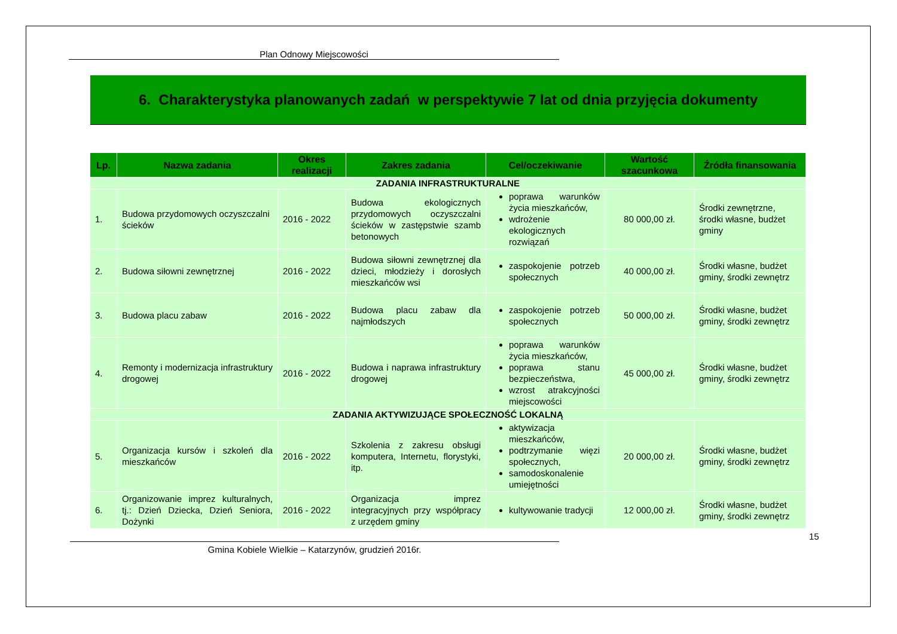Plan Odnowy Miejscowości
6. Charakterystyka planowanych zadań w perspektywie 7 lat od dnia przyjęcia dokumenty
| Lp. | Nazwa zadania | Okres realizacji | Zakres zadania | Cel/oczekiwanie | Wartość szacunkowa | Źródła finansowania |
| --- | --- | --- | --- | --- | --- | --- |
| ZADANIA INFRASTRUKTURALNE | | | | | | |
| 1. | Budowa przydomowych oczyszczalni ścieków | 2016 - 2022 | Budowa ekologicznych przydomowych oczyszczalni ścieków w zastępstwie szamb betonowych | poprawa warunków życia mieszkańców, wdrożenie ekologicznych rozwiązań | 80 000,00 zł. | Środki zewnętrzne, środki własne, budżet gminy |
| 2. | Budowa siłowni zewnętrznej | 2016 - 2022 | Budowa siłowni zewnętrznej dla dzieci, młodzieży i dorosłych mieszkańców wsi | zaspokojenie potrzeb społecznych | 40 000,00 zł. | Środki własne, budżet gminy, środki zewnętrz |
| 3. | Budowa placu zabaw | 2016 - 2022 | Budowa placu zabaw dla najmłodszych | zaspokojenie potrzeb społecznych | 50 000,00 zł. | Środki własne, budżet gminy, środki zewnętrz |
| 4. | Remonty i modernizacja infrastruktury drogowej | 2016 - 2022 | Budowa i naprawa infrastruktury drogowej | poprawa warunków życia mieszkańców, poprawa stanu bezpieczeństwa, wzrost atrakcyjności miejscowości | 45 000,00 zł. | Środki własne, budżet gminy, środki zewnętrz |
| ZADANIA AKTYWIZUJĄCE SPOŁECZNOŚĆ LOKALNĄ | | | | | | |
| 5. | Organizacja kursów i szkoleń dla mieszkańców | 2016 - 2022 | Szkolenia z zakresu obsługi komputera, Internetu, florystyki, itp. | aktywizacja mieszkańców, podtrzymanie więzi społecznych, samodoskonalenie umiejętności | 20 000,00 zł. | Środki własne, budżet gminy, środki zewnętrz |
| 6. | Organizowanie imprez kulturalnych, tj.: Dzień Dziecka, Dzień Seniora, Dożynki | 2016 - 2022 | Organizacja imprez integracyjnych przy współpracy z urzędem gminy | kultywowanie tradycji | 12 000,00 zł. | Środki własne, budżet gminy, środki zewnętrz |
15
Gmina Kobiele Wielkie – Katarzynów, grudzień 2016r.